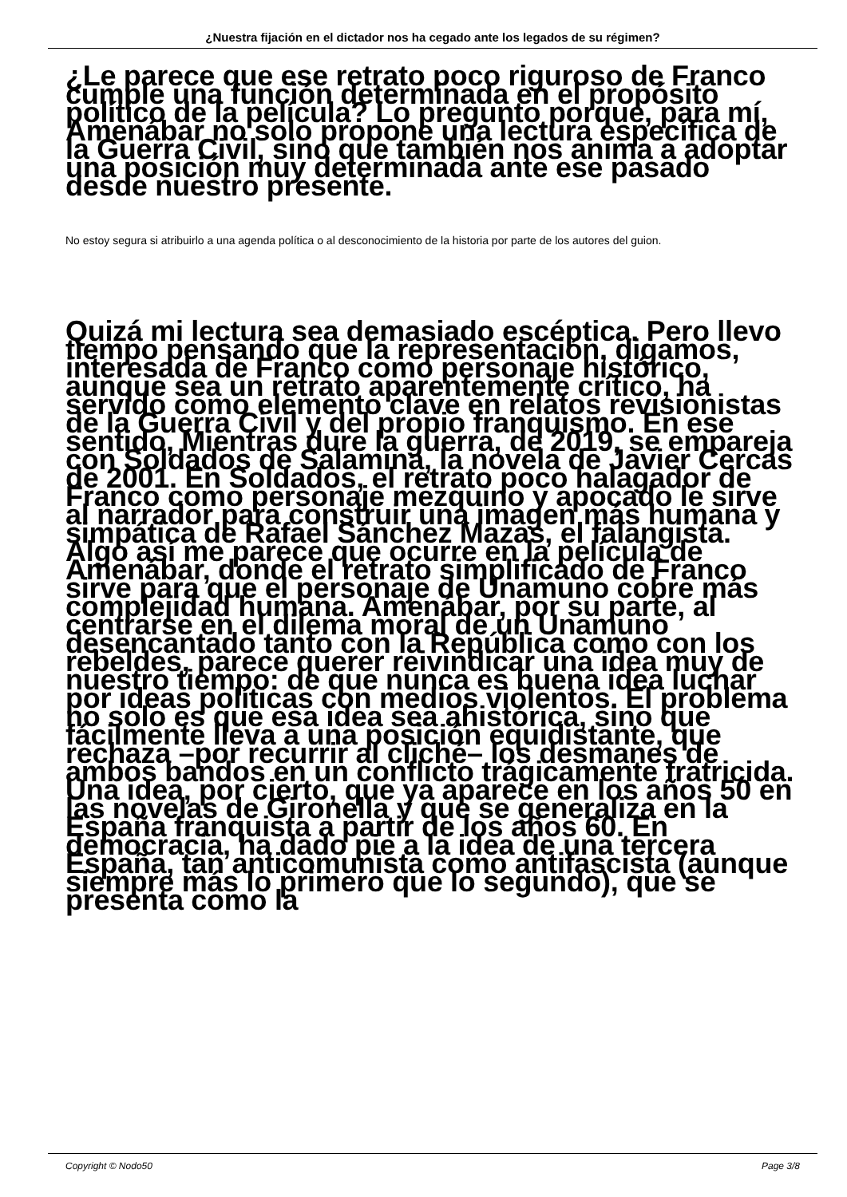¿Nuestra fijación en el dictador nos ha cegado ante los legados de su régimen?
¿Le parece que ese retrato poco riguroso de Franco cumple una función determinada en el propósito político de la película? Lo pregunto porque, para mí, Amenábar no solo propone una lectura específica de la Guerra Civil, sino que también nos anima a adoptar una posición muy determinada ante ese pasado desde nuestro presente.
No estoy segura si atribuirlo a una agenda política o al desconocimiento de la historia por parte de los autores del guion.
Quizá mi lectura sea demasiado escéptica. Pero llevo tiempo pensando que la representación, digamos, interesada de Franco como personaje histórico, aunque sea un retrato aparentemente crítico, ha servido como elemento clave en relatos revisionistas de la Guerra Civil y del propio franquismo. En ese sentido, Mientras dure la guerra, de 2019, se empareja con Soldados de Salamina, la novela de Javier Cercas de 2001. En Soldados, el retrato poco halagador de Franco como personaje mezquino y apocado le sirve al narrador para construir una imagen más humana y simpática de Rafael Sánchez Mazas, el falangista. Algo así me parece que ocurre en la película de Amenábar, donde el retrato simplificado de Franco sirve para que el personaje de Unamuno cobre más complejidad humana. Amenábar, por su parte, al centrarse en el dilema moral de un Unamuno desencantado tanto con la República como con los rebeldes, parece querer reivindicar una idea muy de nuestro tiempo: de que nunca es buena idea luchar por ideas políticas con medios violentos. El problema no solo es que esa idea sea ahistórica, sino que fácilmente lleva a una posición equidistante, que rechaza –por recurrir al cliché– los desmanes de ambos bandos en un conflicto trágicamente fratricida. Una idea, por cierto, que ya aparece en los años 50 en las novelas de Gironella y que se generaliza en la España franquista a partir de los años 60. En democracia, ha dado pie a la idea de una tercera España, tan anticomunista como antifascista (aunque siempre más lo primero que lo segundo), que se presenta como la
Copyright © Nodo50 Page 3/8